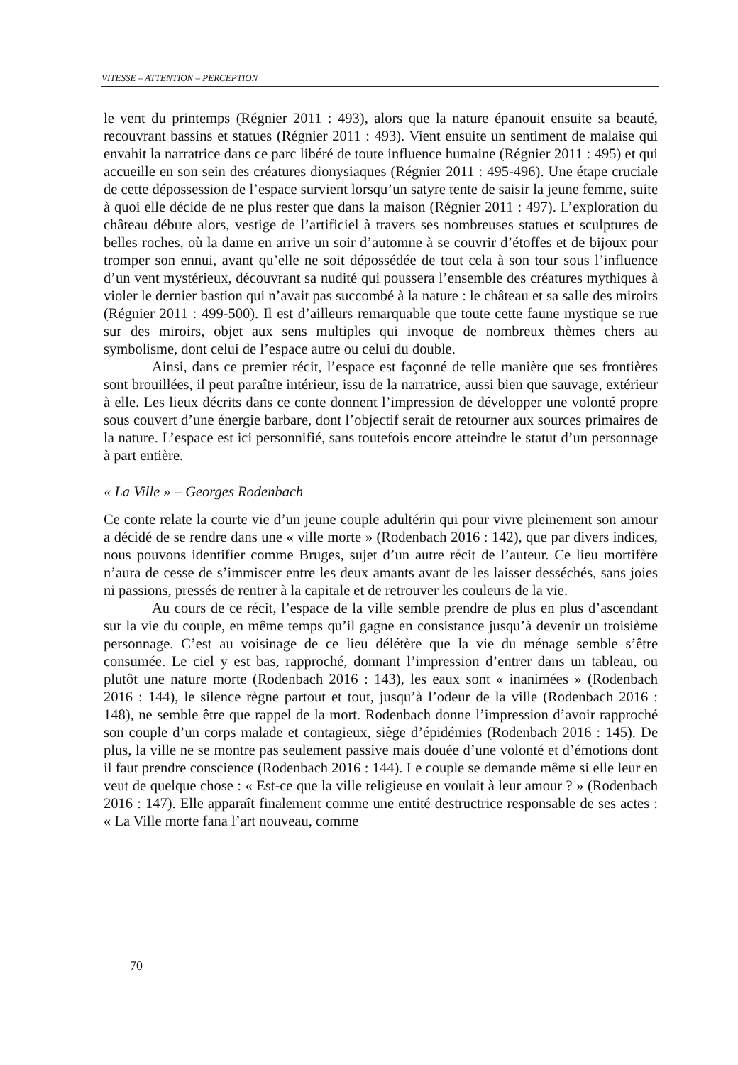VITESSE – ATTENTION – PERCEPTION
le vent du printemps (Régnier 2011 : 493), alors que la nature épanouit ensuite sa beauté, recouvrant bassins et statues (Régnier 2011 : 493). Vient ensuite un sentiment de malaise qui envahit la narratrice dans ce parc libéré de toute influence humaine (Régnier 2011 : 495) et qui accueille en son sein des créatures dionysiaques (Régnier 2011 : 495-496). Une étape cruciale de cette dépossession de l’espace survient lorsqu’un satyre tente de saisir la jeune femme, suite à quoi elle décide de ne plus rester que dans la maison (Régnier 2011 : 497). L’exploration du château débute alors, vestige de l’artificiel à travers ses nombreuses statues et sculptures de belles roches, où la dame en arrive un soir d’automne à se couvrir d’étoffes et de bijoux pour tromper son ennui, avant qu’elle ne soit dépossédée de tout cela à son tour sous l’influence d’un vent mystérieux, découvrant sa nudité qui poussera l’ensemble des créatures mythiques à violer le dernier bastion qui n’avait pas succombé à la nature : le château et sa salle des miroirs (Régnier 2011 : 499-500). Il est d’ailleurs remarquable que toute cette faune mystique se rue sur des miroirs, objet aux sens multiples qui invoque de nombreux thèmes chers au symbolisme, dont celui de l’espace autre ou celui du double.
Ainsi, dans ce premier récit, l’espace est façonné de telle manière que ses frontières sont brouillées, il peut paraître intérieur, issu de la narratrice, aussi bien que sauvage, extérieur à elle. Les lieux décrits dans ce conte donnent l’impression de développer une volonté propre sous couvert d’une énergie barbare, dont l’objectif serait de retourner aux sources primaires de la nature. L’espace est ici personnifié, sans toutefois encore atteindre le statut d’un personnage à part entière.
« La Ville » – Georges Rodenbach
Ce conte relate la courte vie d’un jeune couple adultérin qui pour vivre pleinement son amour a décidé de se rendre dans une « ville morte » (Rodenbach 2016 : 142), que par divers indices, nous pouvons identifier comme Bruges, sujet d’un autre récit de l’auteur. Ce lieu mortifère n’aura de cesse de s’immiscer entre les deux amants avant de les laisser desséchés, sans joies ni passions, pressés de rentrer à la capitale et de retrouver les couleurs de la vie.
Au cours de ce récit, l’espace de la ville semble prendre de plus en plus d’ascendant sur la vie du couple, en même temps qu’il gagne en consistance jusqu’à devenir un troisième personnage. C’est au voisinage de ce lieu délétère que la vie du ménage semble s’être consumée. Le ciel y est bas, rapproché, donnant l’impression d’entrer dans un tableau, ou plutôt une nature morte (Rodenbach 2016 : 143), les eaux sont « inanimées » (Rodenbach 2016 : 144), le silence règne partout et tout, jusqu’à l’odeur de la ville (Rodenbach 2016 : 148), ne semble être que rappel de la mort. Rodenbach donne l’impression d’avoir rapproché son couple d’un corps malade et contagieux, siège d’épidémies (Rodenbach 2016 : 145). De plus, la ville ne se montre pas seulement passive mais douée d’une volonté et d’émotions dont il faut prendre conscience (Rodenbach 2016 : 144). Le couple se demande même si elle leur en veut de quelque chose : « Est-ce que la ville religieuse en voulait à leur amour ? » (Rodenbach 2016 : 147). Elle apparaît finalement comme une entité destructrice responsable de ses actes : « La Ville morte fana l’art nouveau, comme
70